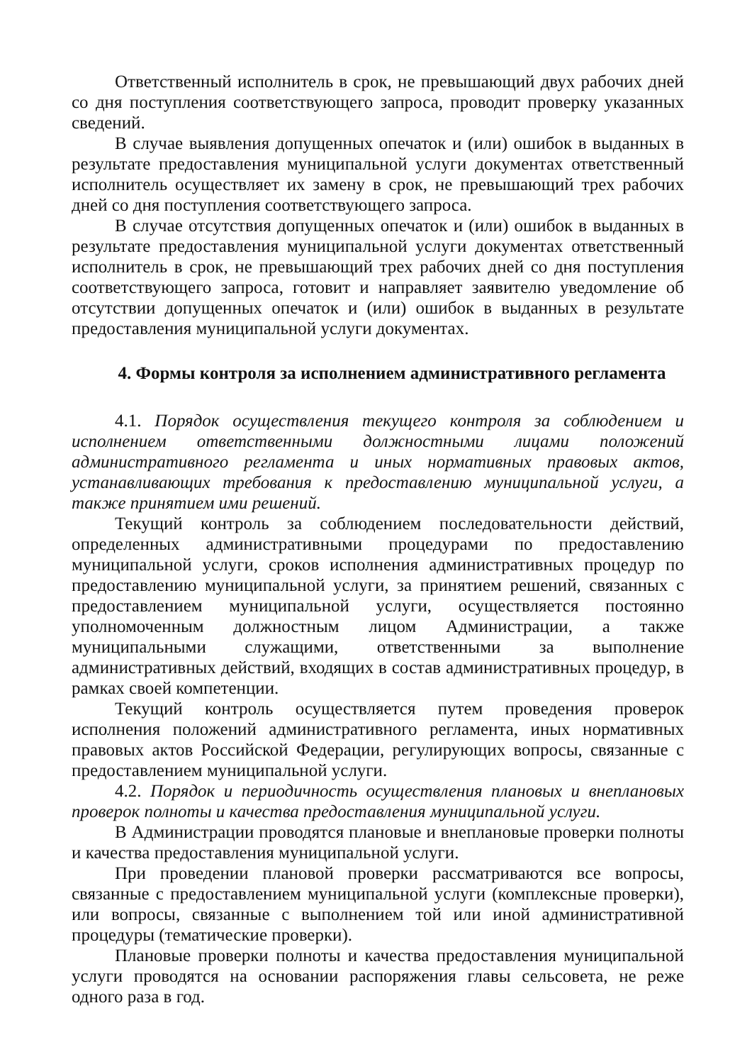Ответственный исполнитель в срок, не превышающий двух рабочих дней со дня поступления соответствующего запроса, проводит проверку указанных сведений.
В случае выявления допущенных опечаток и (или) ошибок в выданных в результате предоставления муниципальной услуги документах ответственный исполнитель осуществляет их замену в срок, не превышающий трех рабочих дней со дня поступления соответствующего запроса.
В случае отсутствия допущенных опечаток и (или) ошибок в выданных в результате предоставления муниципальной услуги документах ответственный исполнитель в срок, не превышающий трех рабочих дней со дня поступления соответствующего запроса, готовит и направляет заявителю уведомление об отсутствии допущенных опечаток и (или) ошибок в выданных в результате предоставления муниципальной услуги документах.
4. Формы контроля за исполнением административного регламента
4.1. Порядок осуществления текущего контроля за соблюдением и исполнением ответственными должностными лицами положений административного регламента и иных нормативных правовых актов, устанавливающих требования к предоставлению муниципальной услуги, а также принятием ими решений.
Текущий контроль за соблюдением последовательности действий, определенных административными процедурами по предоставлению муниципальной услуги, сроков исполнения административных процедур по предоставлению муниципальной услуги, за принятием решений, связанных с предоставлением муниципальной услуги, осуществляется постоянно уполномоченным должностным лицом Администрации, а также муниципальными служащими, ответственными за выполнение административных действий, входящих в состав административных процедур, в рамках своей компетенции.
Текущий контроль осуществляется путем проведения проверок исполнения положений административного регламента, иных нормативных правовых актов Российской Федерации, регулирующих вопросы, связанные с предоставлением муниципальной услуги.
4.2. Порядок и периодичность осуществления плановых и внеплановых проверок полноты и качества предоставления муниципальной услуги.
В Администрации проводятся плановые и внеплановые проверки полноты и качества предоставления муниципальной услуги.
При проведении плановой проверки рассматриваются все вопросы, связанные с предоставлением муниципальной услуги (комплексные проверки), или вопросы, связанные с выполнением той или иной административной процедуры (тематические проверки).
Плановые проверки полноты и качества предоставления муниципальной услуги проводятся на основании распоряжения главы сельсовета, не реже одного раза в год.